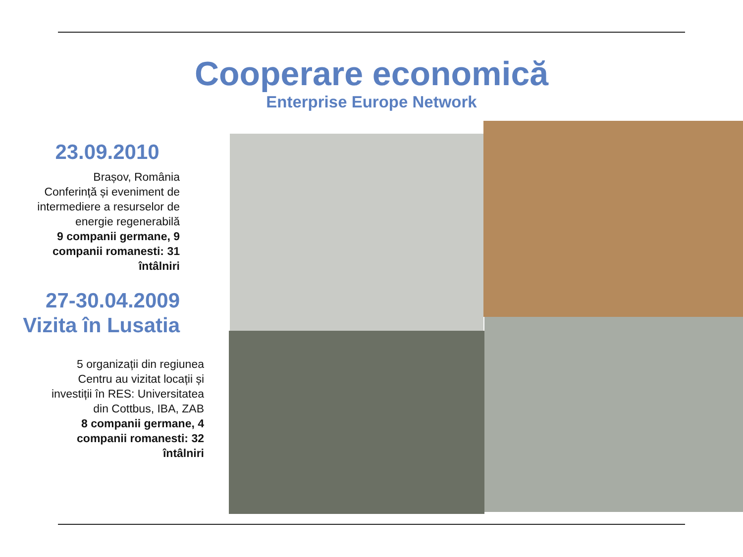Cooperare economică
Enterprise Europe Network
23.09.2010
Brașov, România
Conferință și eveniment de intermediere a resurselor de energie regenerabilă
9 companii germane, 9 companii romanesti: 31 întâlniri
27-30.04.2009
Vizita în Lusatia
5 organizații din regiunea Centru au vizitat locații și investiții în RES: Universitatea din Cottbus, IBA, ZAB
8 companii germane, 4 companii romanesti: 32 întâlniri